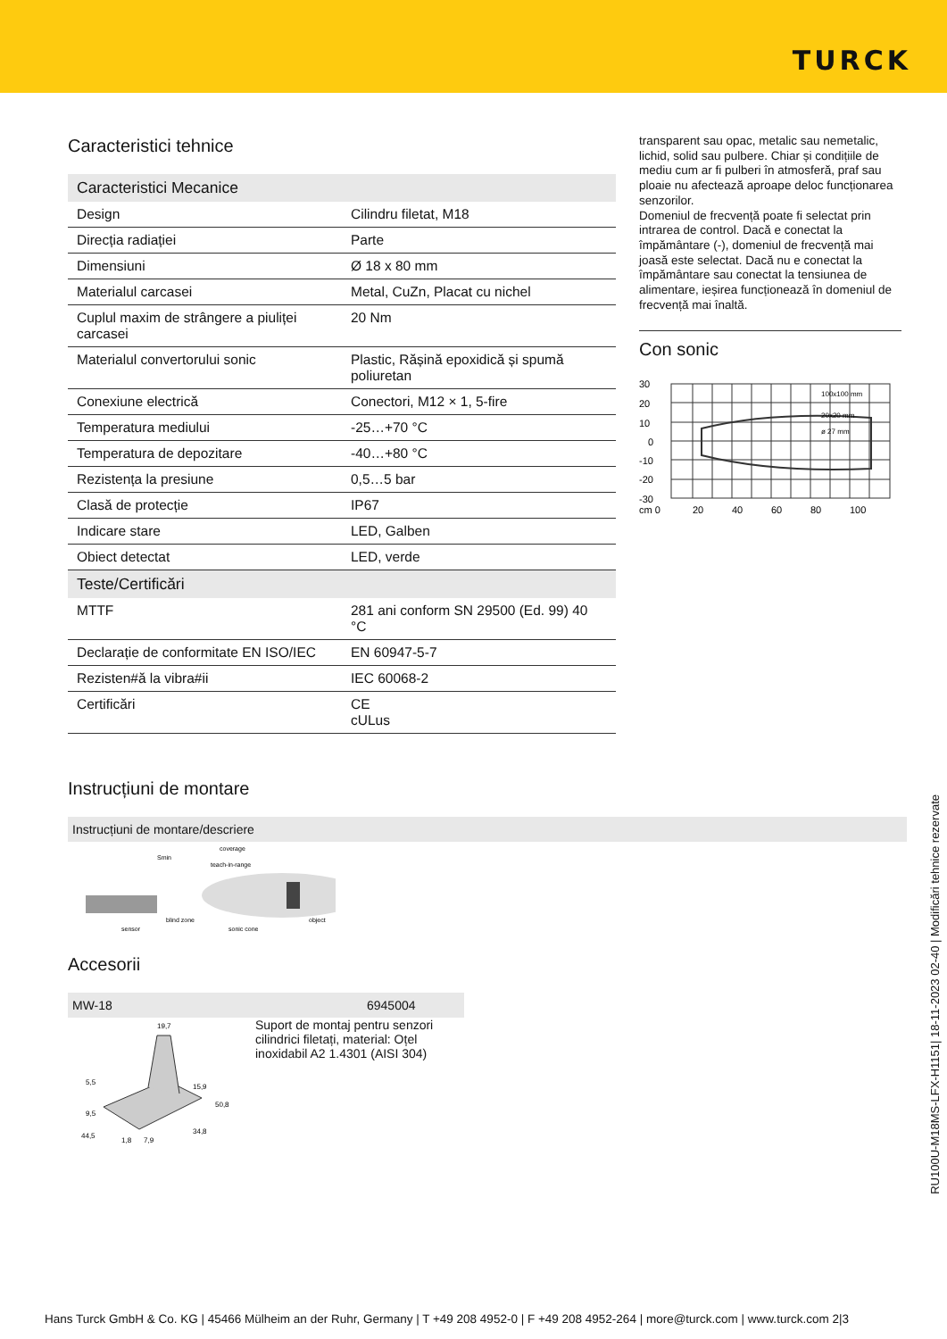TURCK
Caracteristici tehnice
| Caracteristici Mecanice | |
| Design | Cilindru filetat, M18 |
| Direcția radiației | Parte |
| Dimensiuni | Ø 18 x 80 mm |
| Materialul carcasei | Metal, CuZn, Placat cu nichel |
| Cuplul maxim de strângere a piuliței carcasei | 20 Nm |
| Materialul convertorului sonic | Plastic, Rășină epoxidică și spumă poliuretan |
| Conexiune electrică | Conectori, M12 × 1, 5-fire |
| Temperatura mediului | -25…+70 °C |
| Temperatura de depozitare | -40…+80 °C |
| Rezistența la presiune | 0,5…5 bar |
| Clasă de protecție | IP67 |
| Indicare stare | LED, Galben |
| Obiect detectat | LED, verde |
| Teste/Certificări | |
| MTTF | 281 ani conform SN 29500 (Ed. 99) 40 °C |
| Declarație de conformitate EN ISO/IEC | EN 60947-5-7 |
| Rezisten#ă la vibra#ii | IEC 60068-2 |
| Certificări | CE cULus |
Instrucțiuni de montare
Instrucțiuni de montare/descriere
Smin
coverage
teach-in-range
sensor
blind zone
sonic cone
object
Accesorii
MW-18 6945004
19,7
5,5
15,9
50,8
9,5
44,5
1,8
7,9
34,8
Suport de montaj pentru senzori cilindrici filetați, material: Oțel inoxidabil A2 1.4301 (AISI 304)
transparent sau opac, metalic sau nemetalic, lichid, solid sau pulbere. Chiar și condițiile de mediu cum ar fi pulberi în atmosferă, praf sau ploaie nu afectează aproape deloc funcționarea senzorilor.
Domeniul de frecvență poate fi selectat prin intrarea de control. Dacă e conectat la împământare (-), domeniul de frecvență mai joasă este selectat. Dacă nu e conectat la împământare sau conectat la tensiunea de alimentare, ieșirea funcționează în domeniul de frecvență mai înaltă.
Con sonic
30
20
10
0
-10
-20
-30
cm 0
20
40
60
80
100
100x100 mm
20x20 mm
ø 27 mm
RU100U-M18MS-LFX-H1151| 18-11-2023 02-40 | Modificări tehnice rezervate
Hans Turck GmbH & Co. KG | 45466 Mülheim an der Ruhr, Germany | T +49 208 4952-0 | F +49 208 4952-264 | more@turck.com | www.turck.com 2|3